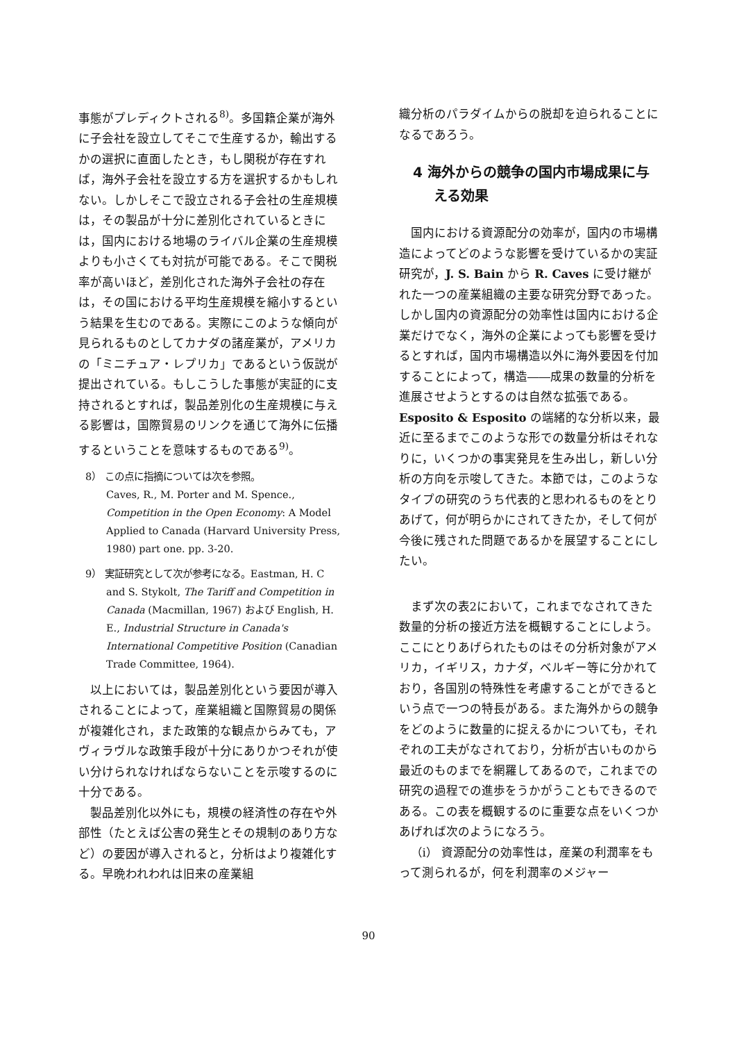事態がプレディクトされる<sup>8)</sup>。多国籍企業が海外に子会社を設立してそこで生産するか，輸出するかの選択に直面したとき，もし関税が存在すれば，海外子会社を設立する方を選択するかもしれない。しかしそこで設立される子会社の生産規模は，その製品が十分に差別化されているときには，国内における地場のライバル企業の生産規模よりも小さくても対抗が可能である。そこで関税率が高いほど，差別化された海外子会社の存在は，その国における平均生産規模を縮小するという結果を生むのである。実際にこのような傾向が見られるものとしてカナダの諸産業が，アメリカの「ミニチュア・レプリカ」であるという仮説が提出されている。もしこうした事態が実証的に支持されるとすれば，製品差別化の生産規模に与える影響は，国際貿易のリンクを通じて海外に伝播するということを意味するものである<sup>9)</sup>。
8） この点に指摘については次を参照。
Caves, R., M. Porter and M. Spence., Competition in the Open Economy: A Model Applied to Canada (Harvard University Press, 1980) part one. pp. 3-20.
9） 実証研究として次が参考になる。Eastman, H. C and S. Stykolt, The Tariff and Competition in Canada (Macmillan, 1967) および English, H. E., Industrial Structure in Canada's International Competitive Position (Canadian Trade Committee, 1964).
以上においては，製品差別化という要因が導入されることによって，産業組織と国際貿易の関係が複雑化され，また政策的な観点からみても，アヴィラヴルな政策手段が十分にありかつそれが使い分けられなければならないことを示唆するのに十分である。
製品差別化以外にも，規模の経済性の存在や外部性（たとえば公害の発生とその規制のあり方など）の要因が導入されると，分析はより複雑化する。早晩われわれは旧来の産業組
織分析のパラダイムからの脱却を迫られることになるであろう。
4 海外からの競争の国内市場成果に与える効果
国内における資源配分の効率が，国内の市場構造によってどのような影響を受けているかの実証研究が，J. S. Bain から R. Caves に受け継がれた一つの産業組織の主要な研究分野であった。しかし国内の資源配分の効率性は国内における企業だけでなく，海外の企業によっても影響を受けるとすれば，国内市場構造以外に海外要因を付加することによって，構造――成果の数量的分析を進展させようとするのは自然な拡張である。Esposito & Esposito の端緒的な分析以来，最近に至るまでこのような形での数量分析はそれなりに，いくつかの事実発見を生み出し，新しい分析の方向を示唆してきた。本節では，このようなタイプの研究のうち代表的と思われるものをとりあげて，何が明らかにされてきたか，そして何が今後に残された問題であるかを展望することにしたい。
まず次の表2において，これまでなされてきた数量的分析の接近方法を概観することにしよう。ここにとりあげられたものはその分析対象がアメリカ，イギリス，カナダ，ベルギー等に分かれており，各国別の特殊性を考慮することができるという点で一つの特長がある。また海外からの競争をどのように数量的に捉えるかについても，それぞれの工夫がなされており，分析が古いものから最近のものまでを網羅してあるので，これまでの研究の過程での進歩をうかがうこともできるのである。この表を概観するのに重要な点をいくつかあげれば次のようになろう。
（i） 資源配分の効率性は，産業の利潤率をもって測られるが，何を利潤率のメジャー
90